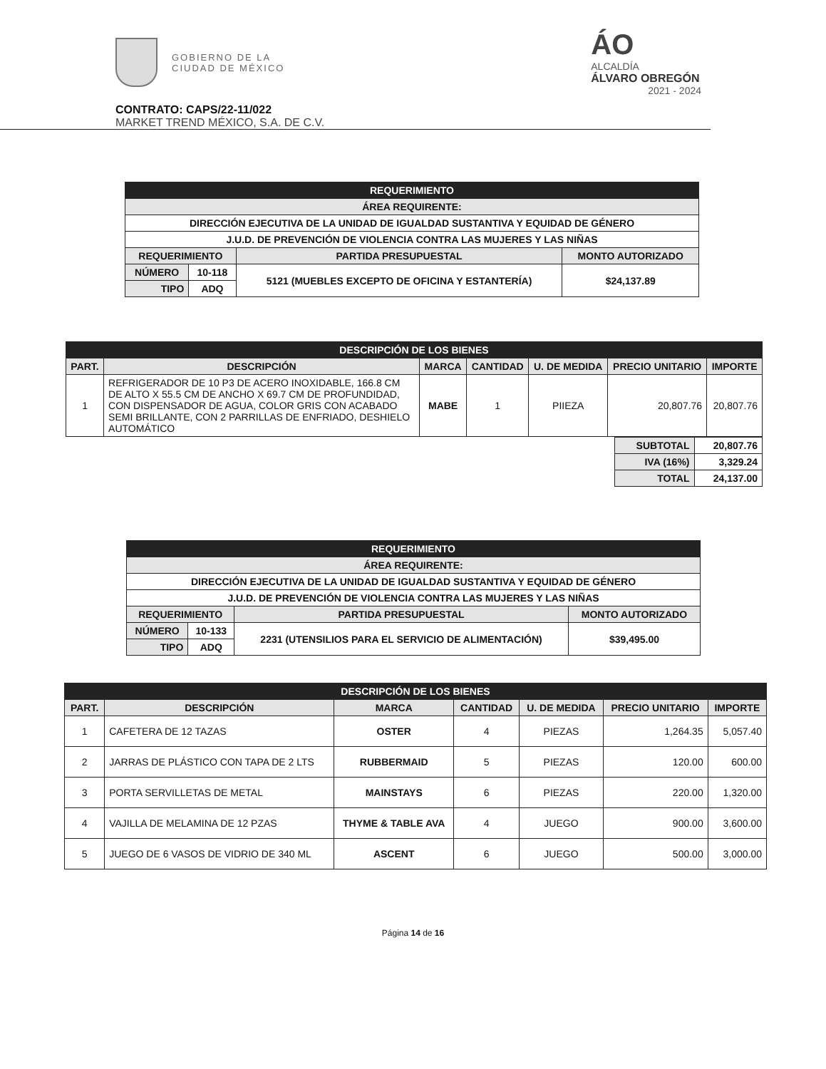GOBIERNO DE LA
CIUDAD DE MÉXICO
ÁO
ALCALDÍA
ÁLVARO OBREGÓN
2021 - 2024
CONTRATO: CAPS/22-11/022
MARKET TREND MÉXICO, S.A. DE C.V.
| REQUERIMIENTO | | | |
| --- | --- | --- | --- |
| ÁREA REQUIRENTE: | | | |
| DIRECCIÓN EJECUTIVA DE LA UNIDAD DE IGUALDAD SUSTANTIVA Y EQUIDAD DE GÉNERO | | | |
| J.U.D. DE PREVENCIÓN DE VIOLENCIA CONTRA LAS MUJERES Y LAS NIÑAS | | | |
| REQUERIMIENTO | | PARTIDA PRESUPUESTAL | MONTO AUTORIZADO |
| NÚMERO | 10-118 | 5121 (MUEBLES EXCEPTO DE OFICINA Y ESTANTERÍA) | $24,137.89 |
| TIPO | ADQ | | |
| DESCRIPCIÓN DE LOS BIENES | | | | | | |
| --- | --- | --- | --- | --- | --- | --- |
| PART. | DESCRIPCIÓN | MARCA | CANTIDAD | U. DE MEDIDA | PRECIO UNITARIO | IMPORTE |
| 1 | REFRIGERADOR DE 10 P3 DE ACERO INOXIDABLE, 166.8 CM DE ALTO X 55.5 CM DE ANCHO X 69.7 CM DE PROFUNDIDAD, CON DISPENSADOR DE AGUA, COLOR GRIS CON ACABADO SEMI BRILLANTE, CON 2 PARRILLAS DE ENFRIADO, DESHIELO AUTOMÁTICO | MABE | 1 | PIIEZA | 20,807.76 | 20,807.76 |
| SUBTOTAL | 20,807.76 |
| IVA (16%) | 3,329.24 |
| TOTAL | 24,137.00 |
| REQUERIMIENTO | | | |
| --- | --- | --- | --- |
| ÁREA REQUIRENTE: | | | |
| DIRECCIÓN EJECUTIVA DE LA UNIDAD DE IGUALDAD SUSTANTIVA Y EQUIDAD DE GÉNERO | | | |
| J.U.D. DE PREVENCIÓN DE VIOLENCIA CONTRA LAS MUJERES Y LAS NIÑAS | | | |
| REQUERIMIENTO | | PARTIDA PRESUPUESTAL | MONTO AUTORIZADO |
| NÚMERO | 10-133 | 2231 (UTENSILIOS PARA EL SERVICIO DE ALIMENTACIÓN) | $39,495.00 |
| TIPO | ADQ | | |
| DESCRIPCIÓN DE LOS BIENES | | | | | | |
| --- | --- | --- | --- | --- | --- | --- |
| PART. | DESCRIPCIÓN | MARCA | CANTIDAD | U. DE MEDIDA | PRECIO UNITARIO | IMPORTE |
| 1 | CAFETERA DE 12 TAZAS | OSTER | 4 | PIEZAS | 1,264.35 | 5,057.40 |
| 2 | JARRAS DE PLÁSTICO CON TAPA DE 2 LTS | RUBBERMAID | 5 | PIEZAS | 120.00 | 600.00 |
| 3 | PORTA SERVILLETAS DE METAL | MAINSTAYS | 6 | PIEZAS | 220.00 | 1,320.00 |
| 4 | VAJILLA DE MELAMINA DE 12 PZAS | THYME & TABLE AVA | 4 | JUEGO | 900.00 | 3,600.00 |
| 5 | JUEGO DE 6 VASOS DE VIDRIO DE 340 ML | ASCENT | 6 | JUEGO | 500.00 | 3,000.00 |
Página 14 de 16